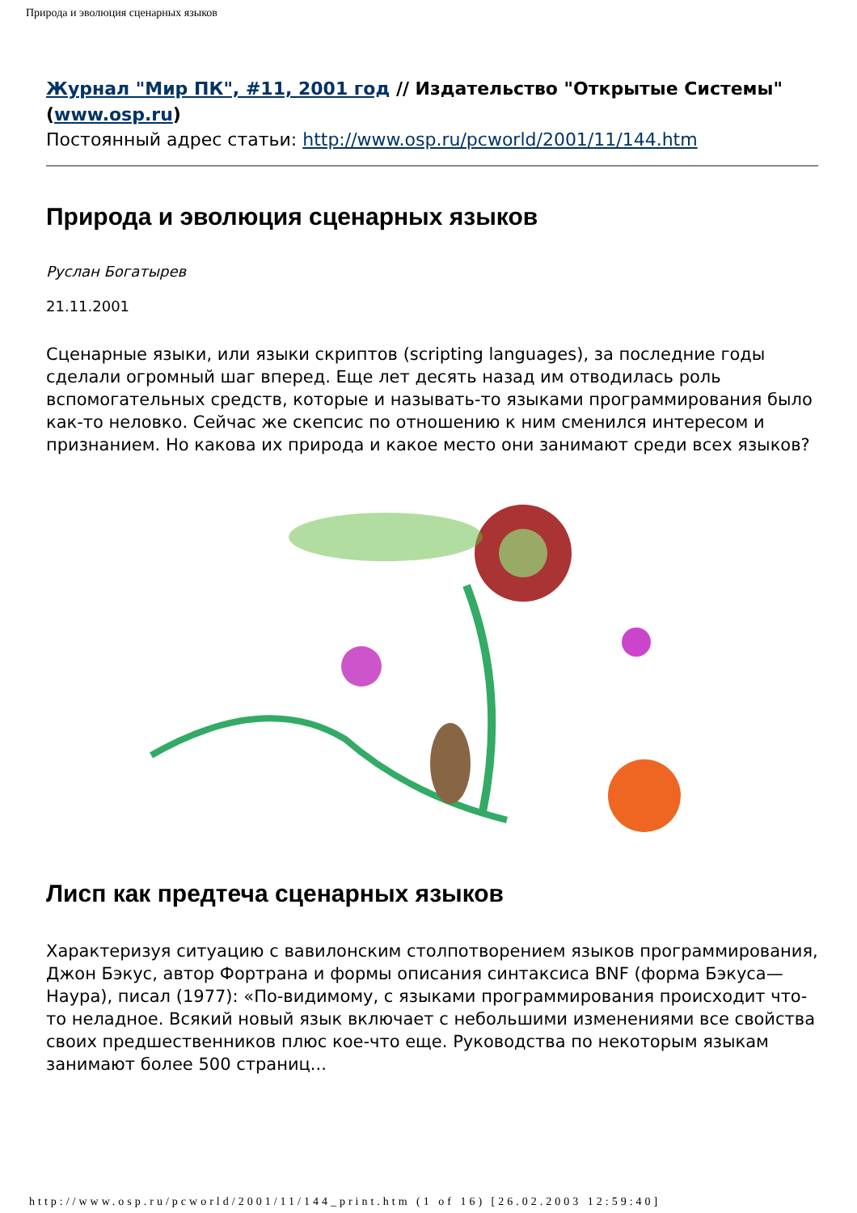Природа и эволюция сценарных языков
Журнал "Мир ПК", #11, 2001 год // Издательство "Открытые Системы" (www.osp.ru)
Постоянный адрес статьи: http://www.osp.ru/pcworld/2001/11/144.htm
Природа и эволюция сценарных языков
Руслан Богатырев
21.11.2001
Сценарные языки, или языки скриптов (scripting languages), за последние годы сделали огромный шаг вперед. Еще лет десять назад им отводилась роль вспомогательных средств, которые и называть-то языками программирования было как-то неловко. Сейчас же скепсис по отношению к ним сменился интересом и признанием. Но какова их природа и какое место они занимают среди всех языков?
Лисп как предтеча сценарных языков
Характеризуя ситуацию с вавилонским столпотворением языков программирования, Джон Бэкус, автор Фортрана и формы описания синтаксиса BNF (форма Бэкуса—Наура), писал (1977): «По-видимому, с языками программирования происходит что-то неладное. Всякий новый язык включает с небольшими изменениями все свойства своих предшественников плюс кое-что еще. Руководства по некоторым языкам занимают более 500 страниц...
http://www.osp.ru/pcworld/2001/11/144_print.htm (1 of 16) [26.02.2003 12:59:40]